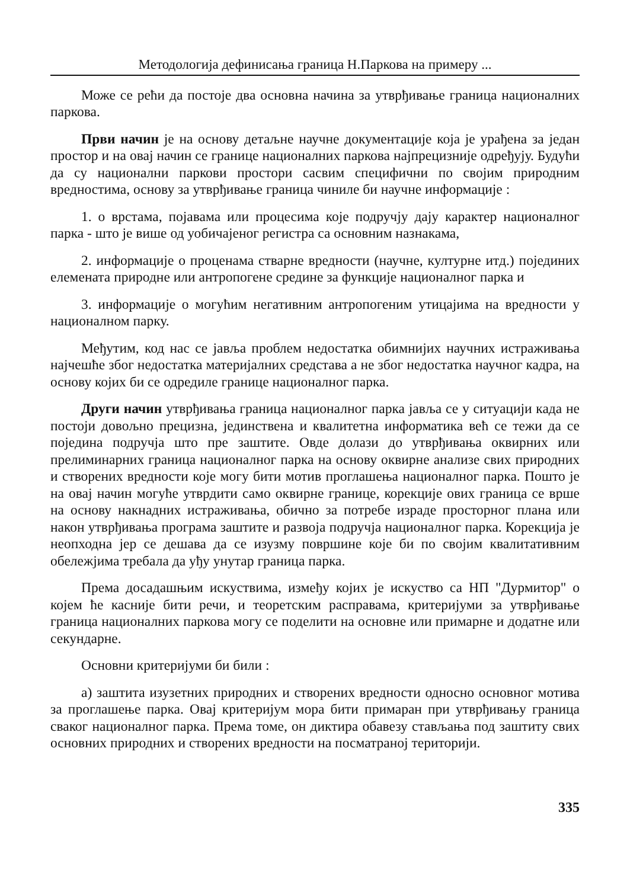Методологија дефинисања граница Н.Паркова на примеру ...
Може се рећи да постоје два основна начина за утврђивање граница националних паркова.
Први начин је на основу детаљне научне документације која је урађена за један простор и на овај начин се границе националних паркова најпрецизније одређују. Будући да су национални паркови простори сасвим специфични по својим природним вредностима, основу за утврђивање граница чиниле би научне информације :
1. о врстама, појавама или процесима које подручју дају карактер националног парка - што је више од уобичајеног регистра са основним назнакама,
2. информације о проценама стварне вредности (научне, културне итд.) појединих елемената природне или антропогене средине за функције националног парка и
3. информације о могућим негативним антропогеним утицајима на вредности у националном парку.
Међутим, код нас се јавља проблем недостатка обимнијих научних истраживања најчешће због недостатка материјалних средстава а не због недостатка научног кадра, на основу којих би се одредиле границе националног парка.
Други начин утврђивања граница националног парка јавља се у ситуацији када не постоји довољно прецизна, јединствена и квалитетна информатика већ се тежи да се поједина подручја што пре заштите. Овде долази до утврђивања оквирних или прелиминарних граница националног парка на основу оквирне анализе свих природних и створених вредности које могу бити мотив проглашења националног парка. Пошто је на овај начин могуће утврдити само оквирне границе, корекције ових граница се врше на основу накнадних истраживања, обично за потребе израде просторног плана или након утврђивања програма заштите и развоја подручја националног парка. Корекција је неопходна јер се дешава да се изузму површине које би по својим квалитативним обележјима требала да уђу унутар граница парка.
Према досадашњим искуствима, између којих је искуство са НП "Дурмитор" о којем ће касније бити речи, и теоретским расправама, критеријуми за утврђивање граница националних паркова могу се поделити на основне или примарне и додатне или секундарне.
Основни критеријуми би били :
а) заштита изузетних природних и створених вредности односно основног мотива за проглашење парка. Овај критеријум мора бити примаран при утврђивању граница сваког националног парка. Према томе, он диктира обавезу стављања под заштиту свих основних природних и створених вредности на посматраној територији.
335